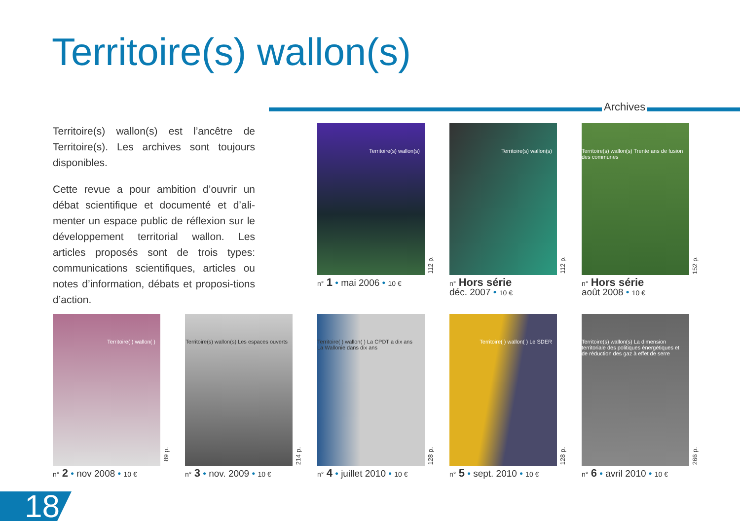Territoire(s) wallon(s)
Archives
Territoire(s) wallon(s) est l’ancêtre de Territoire(s). Les archives sont toujours disponibles.
Cette revue a pour ambition d’ouvrir un débat scientifique et documenté et d’ali-menter un espace public de réflexion sur le développement territorial wallon. Les articles proposés sont de trois types: communications scientifiques, articles ou notes d’information, débats et proposi-tions d’action.
Territoire(s) wallon(s)
112 p.
n° 1 • mai 2006 • 10 €
Territoire(s) wallon(s)
112 p.
n° Hors série
déc. 2007 • 10 €
Territoire(s) wallon(s) Trente ans de fusion des communes
152 p.
n° Hors série
août 2008 • 10 €
Territoire( ) wallon( )
89 p.
n° 2 • nov 2008 • 10 €
Territoire(s) wallon(s) Les espaces ouverts
214 p.
n° 3 • nov. 2009 • 10 €
Territoire( ) wallon( ) La CPDT a dix ans La Wallonie dans dix ans
128 p.
n° 4 • juillet 2010 • 10 €
Territoire( ) wallon( ) Le SDER
128 p.
n° 5 • sept. 2010 • 10 €
Territoire(s) wallon(s) La dimension territoriale des politiques énergétiques et de réduction des gaz à effet de serre
266 p.
n° 6 • avril 2010 • 10 €
18